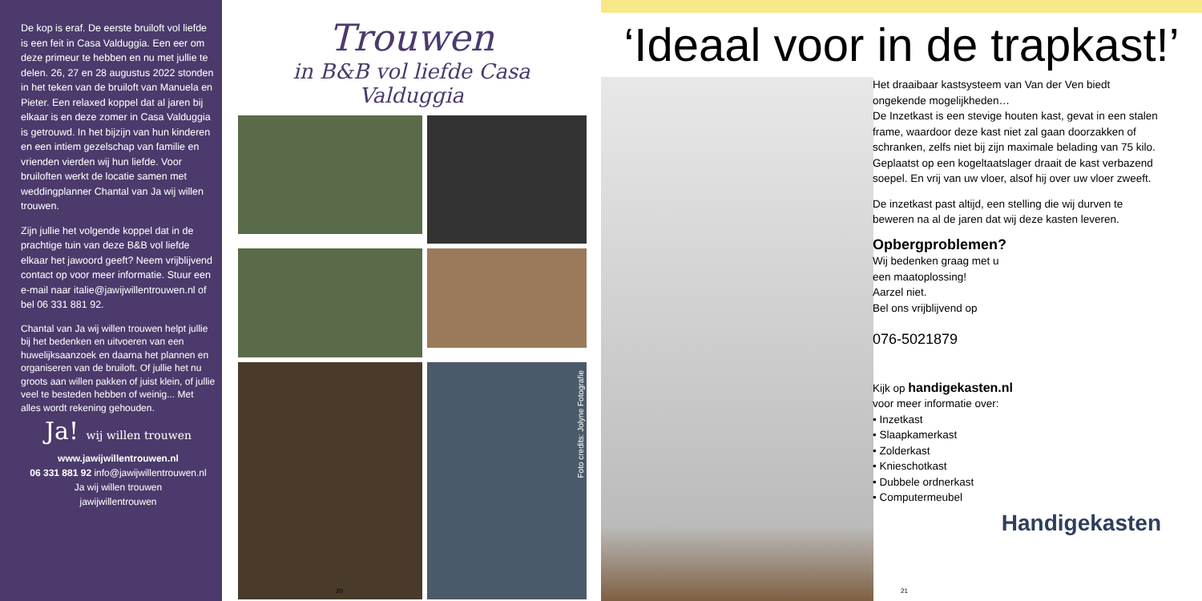De kop is eraf. De eerste bruiloft vol liefde is een feit in Casa Valduggia. Een eer om deze primeur te hebben en nu met jullie te delen. 26, 27 en 28 augustus 2022 stonden in het teken van de bruiloft van Manuela en Pieter. Een relaxed koppel dat al jaren bij elkaar is en deze zomer in Casa Valduggia is getrouwd. In het bijzijn van hun kinderen en een intiem gezelschap van familie en vrienden vierden wij hun liefde. Voor bruiloften werkt de locatie samen met weddingplanner Chantal van Ja wij willen trouwen.
Zijn jullie het volgende koppel dat in de prachtige tuin van deze B&B vol liefde elkaar het jawoord geeft? Neem vrijblijvend contact op voor meer informatie. Stuur een e-mail naar italie@jawijwillentrouwen.nl of bel 06 331 881 92.
Chantal van Ja wij willen trouwen helpt jullie bij het bedenken en uitvoeren van een huwelijksaanzoek en daarna het plannen en organiseren van de bruiloft. Of jullie het nu groots aan willen pakken of juist klein, of jullie veel te besteden hebben of weinig... Met alles wordt rekening gehouden.
Ja! wij willen trouwen
www.jawijwillentrouwen.nl
06 331 881 92 info@jawijwillentrouwen.nl
Ja wij willen trouwen
jawijwillentrouwen
Trouwen
in B&B vol liefde Casa Valduggia
Foto credits: Jolyne Fotografie
20
‘Ideaal voor in de trapkast!’
Het draaibaar kastsysteem van Van der Ven biedt ongekende mogelijkheden…
De Inzetkast is een stevige houten kast, gevat in een stalen frame, waardoor deze kast niet zal gaan doorzakken of schranken, zelfs niet bij zijn maximale belading van 75 kilo. Geplaatst op een kogeltaatslager draait de kast verbazend soepel. En vrij van uw vloer, alsof hij over uw vloer zweeft.
De inzetkast past altijd, een stelling die wij durven te beweren na al de jaren dat wij deze kasten leveren.
Opbergproblemen?
Wij bedenken graag met u
een maatoplossing!
Aarzel niet.
Bel ons vrijblijvend op
076-5021879
Kijk op handigekasten.nl
voor meer informatie over:
• Inzetkast
• Slaapkamerkast
• Zolderkast
• Knieschotkast
• Dubbele ordnerkast
• Computermeubel
Handigekasten
21